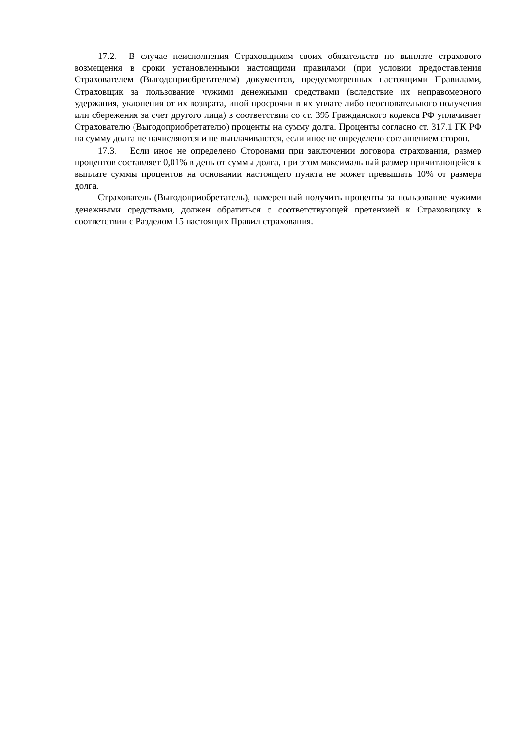17.2. В случае неисполнения Страховщиком своих обязательств по выплате страхового возмещения в сроки установленными настоящими правилами (при условии предоставления Страхователем (Выгодоприобретателем) документов, предусмотренных настоящими Правилами, Страховщик за пользование чужими денежными средствами (вследствие их неправомерного удержания, уклонения от их возврата, иной просрочки в их уплате либо неосновательного получения или сбережения за счет другого лица) в соответствии со ст. 395 Гражданского кодекса РФ уплачивает Страхователю (Выгодоприобретателю) проценты на сумму долга. Проценты согласно ст. 317.1 ГК РФ на сумму долга не начисляются и не выплачиваются, если иное не определено соглашением сторон.
17.3. Если иное не определено Сторонами при заключении договора страхования, размер процентов составляет 0,01% в день от суммы долга, при этом максимальный размер причитающейся к выплате суммы процентов на основании настоящего пункта не может превышать 10% от размера долга.
Страхователь (Выгодоприобретатель), намеренный получить проценты за пользование чужими денежными средствами, должен обратиться с соответствующей претензией к Страховщику в соответствии с Разделом 15 настоящих Правил страхования.